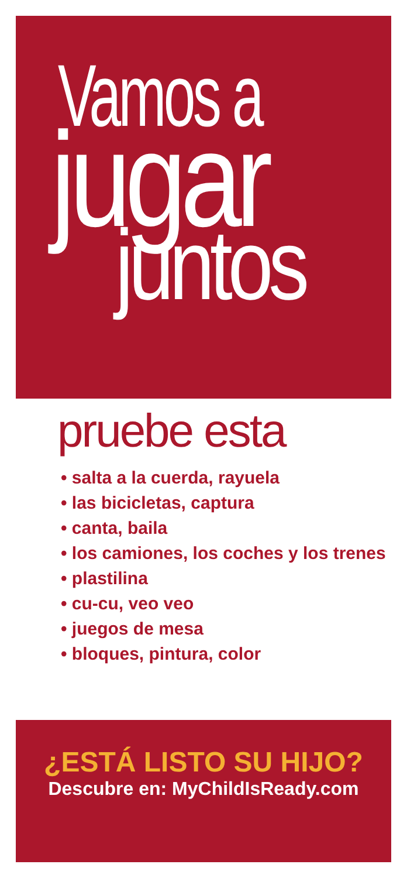Vamos a
jugar
juntos
pruebe esta
• salta a la cuerda, rayuela
• las bicicletas, captura
• canta, baila
• los camiones, los coches y los trenes
• plastilina
• cu-cu, veo veo
• juegos de mesa
• bloques, pintura, color
¿ESTÁ LISTO SU HIJO?
Descubre en: MyChildIsReady.com